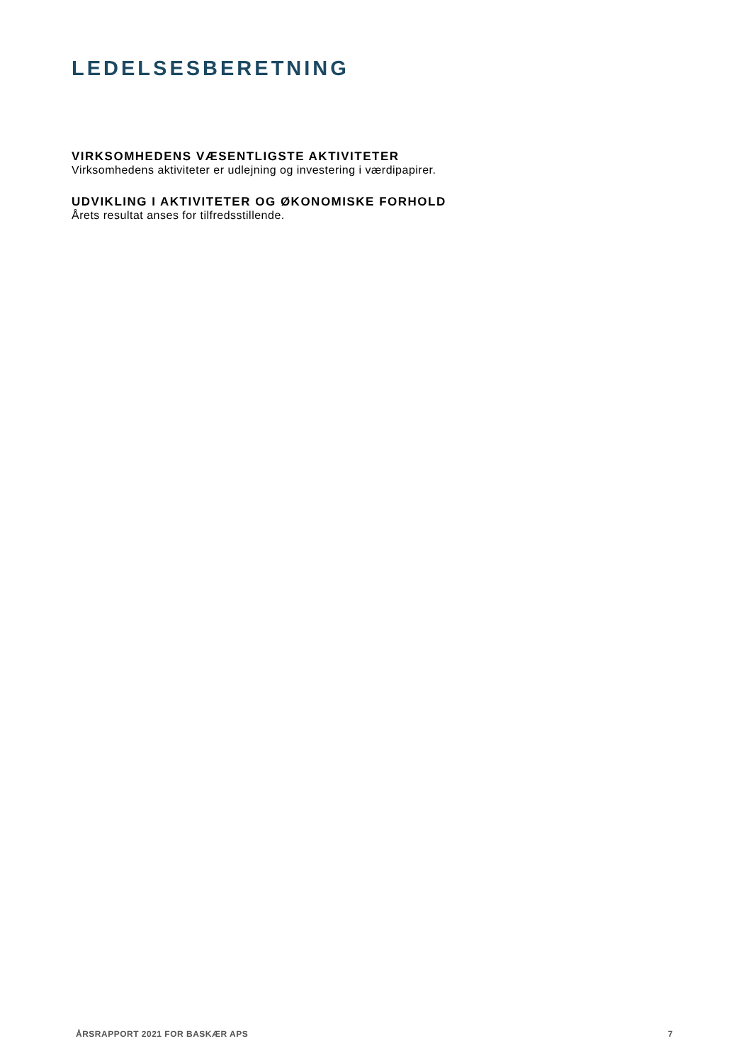LEDELSESBERETNING
VIRKSOMHEDENS VÆSENTLIGSTE AKTIVITETER
Virksomhedens aktiviteter er udlejning og investering i værdipapirer.
UDVIKLING I AKTIVITETER OG ØKONOMISKE FORHOLD
Årets resultat anses for tilfredsstillende.
ÅRSRAPPORT 2021 FOR BASKÆR APS 7